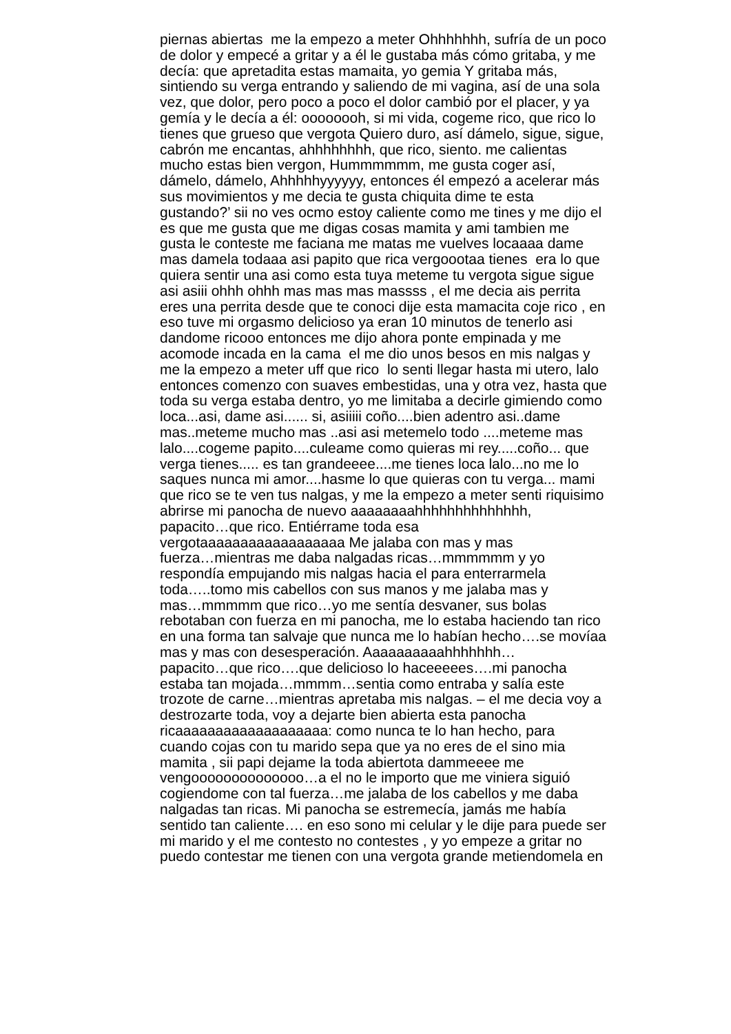piernas abiertas me la empezo a meter Ohhhhhhh, sufría de un poco
de dolor y empecé a gritar y a él le gustaba más cómo gritaba, y me
decía: que apretadita estas mamaita, yo gemia Y gritaba más,
sintiendo su verga entrando y saliendo de mi vagina, así de una sola
vez, que dolor, pero poco a poco el dolor cambió por el placer, y ya
gemía y le decía a él: oooooooh, si mi vida, cogeme rico, que rico lo
tienes que grueso que vergota Quiero duro, así dámelo, sigue, sigue,
cabrón me encantas, ahhhhhhhh, que rico, siento. me calientas
mucho estas bien vergon, Hummmmmm, me gusta coger así,
dámelo, dámelo, Ahhhhhyyyyyy, entonces él empezó a acelerar más
sus movimientos y me decia te gusta chiquita dime te esta
gustando?’ sii no ves ocmo estoy caliente como me tines y me dijo el
es que me gusta que me digas cosas mamita y ami tambien me
gusta le conteste me faciana me matas me vuelves locaaaa dame
mas damela todaaa asi papito que rica vergoootaa tienes era lo que
quiera sentir una asi como esta tuya meteme tu vergota sigue sigue
asi asiii ohhh ohhh mas mas mas massss , el me decia ais perrita
eres una perrita desde que te conoci dije esta mamacita coje rico , en
eso tuve mi orgasmo delicioso ya eran 10 minutos de tenerlo asi
dandome ricooo entonces me dijo ahora ponte empinada y me
acomode incada en la cama el me dio unos besos en mis nalgas y
me la empezo a meter uff que rico lo senti llegar hasta mi utero, lalo
entonces comenzo con suaves embestidas, una y otra vez, hasta que
toda su verga estaba dentro, yo me limitaba a decirle gimiendo como
loca...asi, dame asi...... si, asiiiii coño....bien adentro asi..dame
mas..meteme mucho mas ..asi asi metemelo todo ....meteme mas
lalo....cogeme papito....culeame como quieras mi rey.....coño... que
verga tienes..... es tan grandeeee....me tienes loca lalo...no me lo
saques nunca mi amor....hasme lo que quieras con tu verga... mami
que rico se te ven tus nalgas, y me la empezo a meter senti riquisimo
abrirse mi panocha de nuevo aaaaaaaahhhhhhhhhhhhhh,
papacito…que rico. Entiérrame toda esa
vergotaaaaaaaaaaaaaaaaaa Me jalaba con mas y mas
fuerza…mientras me daba nalgadas ricas…mmmmmm y yo
respondía empujando mis nalgas hacia el para enterrarmela
toda…..tomo mis cabellos con sus manos y me jalaba mas y
mas…mmmmm que rico…yo me sentía desvaner, sus bolas
rebotaban con fuerza en mi panocha, me lo estaba haciendo tan rico
en una forma tan salvaje que nunca me lo habían hecho….se movíaa
mas y mas con desesperación. Aaaaaaaaaahhhhhhh…
papacito…que rico….que delicioso lo haceeeees….mi panocha
estaba tan mojada…mmmm…sentia como entraba y salía este
trozote de carne…mientras apretaba mis nalgas. – el me decia voy a
destrozarte toda, voy a dejarte bien abierta esta panocha
ricaaaaaaaaaaaaaaaaaaa: como nunca te lo han hecho, para
cuando cojas con tu marido sepa que ya no eres de el sino mia
mamita , sii papi dejame la toda abiertota dammeeee me
vengoooooooooooooo…a el no le importo que me viniera siguió
cogiendome con tal fuerza…me jalaba de los cabellos y me daba
nalgadas tan ricas. Mi panocha se estremecía, jamás me había
sentido tan caliente…. en eso sono mi celular y le dije para puede ser
mi marido y el me contesto no contestes , y yo empeze a gritar no
puedo contestar me tienen con una vergota grande metiendomela en